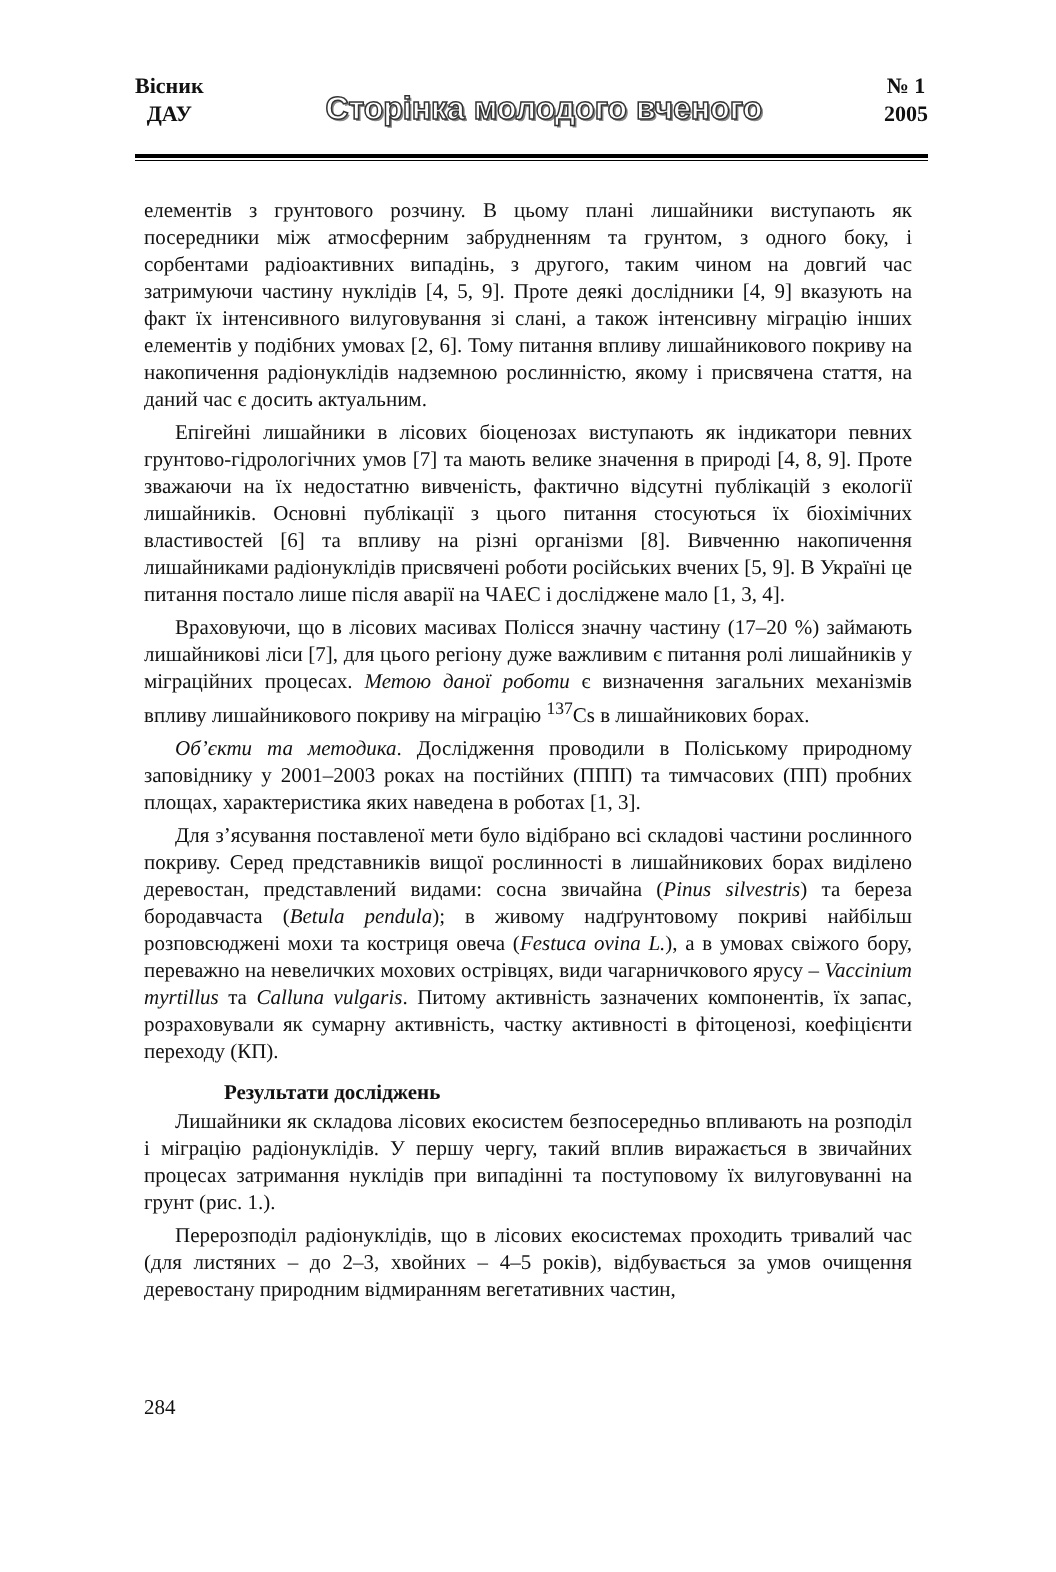Вісник
ДАУ
Сторінка молодого вченого
№ 1
2005
елементів з грунтового розчину. В цьому плані лишайники виступають як посередники між атмосферним забрудненням та грунтом, з одного боку, і сорбентами радіоактивних випадінь, з другого, таким чином на довгий час затримуючи частину нуклідів [4, 5, 9]. Проте деякі дослідники [4, 9] вказують на факт їх інтенсивного вилуговування зі слані, а також інтенсивну міграцію інших елементів у подібних умовах [2, 6]. Тому питання впливу лишайникового покриву на накопичення радіонуклідів надземною рослинністю, якому і присвячена стаття, на даний час є досить актуальним.
Епігейні лишайники в лісових біоценозах виступають як індикатори певних грунтово-гідрологічних умов [7] та мають велике значення в природі [4, 8, 9]. Проте зважаючи на їх недостатню вивченість, фактично відсутні публікацій з екології лишайників. Основні публікації з цього питання стосуються їх біохімічних властивостей [6] та впливу на різні організми [8]. Вивченню накопичення лишайниками радіонуклідів присвячені роботи російських вчених [5, 9]. В Україні це питання постало лише після аварії на ЧАЕС і досліджене мало [1, 3, 4].
Враховуючи, що в лісових масивах Полісся значну частину (17–20 %) займають лишайникові ліси [7], для цього регіону дуже важливим є питання ролі лишайників у міграційних процесах. Метою даної роботи є визначення загальних механізмів впливу лишайникового покриву на міграцію <sup>137</sup>Cs в лишайникових борах.
Об’єкти та методика. Дослідження проводили в Поліському природному заповіднику у 2001–2003 роках на постійних (ППП) та тимчасових (ПП) пробних площах, характеристика яких наведена в роботах [1, 3].
Для з’ясування поставленої мети було відібрано всі складові частини рослинного покриву. Серед представників вищої рослинності в лишайникових борах виділено деревостан, представлений видами: сосна звичайна (Pinus silvestris) та береза бородавчаста (Betula pendula); в живому надґрунтовому покриві найбільш розповсюджені мохи та костриця овеча (Festuca ovina L.), а в умовах свіжого бору, переважно на невеличких мохових острівцях, види чагарничкового ярусу – Vaccinium myrtillus та Calluna vulgaris. Питому активність зазначених компонентів, їх запас, розраховували як сумарну активність, частку активності в фітоценозі, коефіцієнти переходу (КП).
Результати досліджень
Лишайники як складова лісових екосистем безпосередньо впливають на розподіл і міграцію радіонуклідів. У першу чергу, такий вплив виражається в звичайних процесах затримання нуклідів при випадінні та поступовому їх вилуговуванні на грунт (рис. 1.).
Перерозподіл радіонуклідів, що в лісових екосистемах проходить тривалий час (для листяних – до 2–3, хвойних – 4–5 років), відбувається за умов очищення деревостану природним відмиранням вегетативних частин,
284